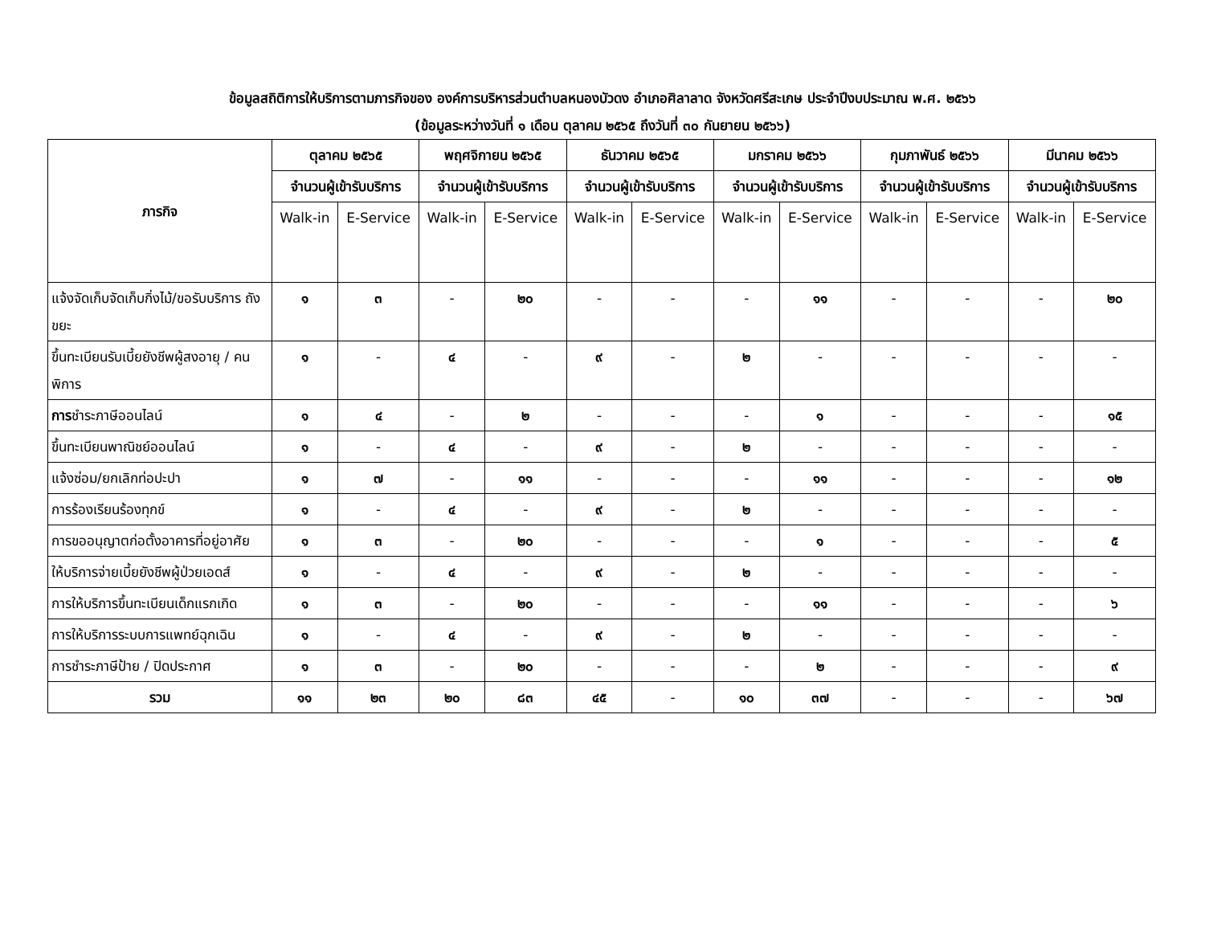ข้อมูลสถิติการให้บริการตามภารกิจของ องค์การบริหารส่วนตำบลหนองบัวดง อำเภอศิลาลาด จังหวัดศรีสะเกษ ประจำปีงบประมาณ พ.ศ. ๒๕๖๖
(ข้อมูลระหว่างวันที่ ๑ เดือน ตุลาคม ๒๕๖๕ ถึงวันที่ ๓๐ กันยายน ๒๕๖๖)
| ภารกิจ | ตุลาคม ๒๕๖๕ | | พฤศจิกายน ๒๕๖๕ | | ธันวาคม ๒๕๖๕ | | มกราคม ๒๕๖๖ | | กุมภาพันธ์ ๒๕๖๖ | | มีนาคม ๒๕๖๖ | |
| --- | --- | --- | --- | --- | --- | --- | --- | --- | --- | --- | --- | --- |
| | จำนวนผู้เข้ารับบริการ | | จำนวนผู้เข้ารับบริการ | | จำนวนผู้เข้ารับบริการ | | จำนวนผู้เข้ารับบริการ | | จำนวนผู้เข้ารับบริการ | | จำนวนผู้เข้ารับบริการ | |
| | Walk-in | E-Service | Walk-in | E-Service | Walk-in | E-Service | Walk-in | E-Service | Walk-in | E-Service | Walk-in | E-Service |
| แจ้งจัดเก็บจัดเก็บกิ่งไม้/ขอรับบริการ ถังขยะ | ๑ | ๓ | - | ๒๐ | - | - | - | ๑๑ | - | - | - | ๒๐ |
| ขึ้นทะเบียนรับเบี้ยยังชีพผู้สงอายุ / คนพิการ | ๑ | - | ๔ | - | ๙ | - | ๒ | - | - | - | - | - |
| การ ชำระภาษีออนไลน์ | ๑ | ๔ | - | ๒ | - | - | - | ๑ | - | - | - | ๑๕ |
| ขึ้นทะเบียนพาณิชย์ออนไลน์ | ๑ | - | ๔ | - | ๙ | - | ๒ | - | - | - | - | - |
| แจ้งซ่อม/ยกเลิกท่อปะปา | ๑ | ๗ | - | ๑๑ | - | - | - | ๑๑ | - | - | - | ๑๒ |
| การร้องเรียนร้องทุกข์ | ๑ | - | ๔ | - | ๙ | - | ๒ | - | - | - | - | - |
| การขออนุญาตก่อตั้งอาคารที่อยู่อาศัย | ๑ | ๓ | - | ๒๐ | - | - | - | ๑ | - | - | - | ๕ |
| ให้บริการจ่ายเบี้ยยังชีพผู้ป่วยเอดส์ | ๑ | - | ๔ | - | ๙ | - | ๒ | - | - | - | - | - |
| การให้บริการขึ้นทะเบียนเด็กแรกเกิด | ๑ | ๓ | - | ๒๐ | - | - | - | ๑๑ | - | - | - | ๖ |
| การให้บริการระบบการแพทย์ฉุกเฉิน | ๑ | - | ๔ | - | ๙ | - | ๒ | - | - | - | - | - |
| การชำระภาษีป้าย / ปิดประกาศ | ๑ | ๓ | - | ๒๐ | - | - | - | ๒ | - | - | - | ๙ |
| รวม | ๑๑ | ๒๓ | ๒๐ | ๘๓ | ๔๕ | - | ๑๐ | ๓๗ | - | - | - | ๖๗ |